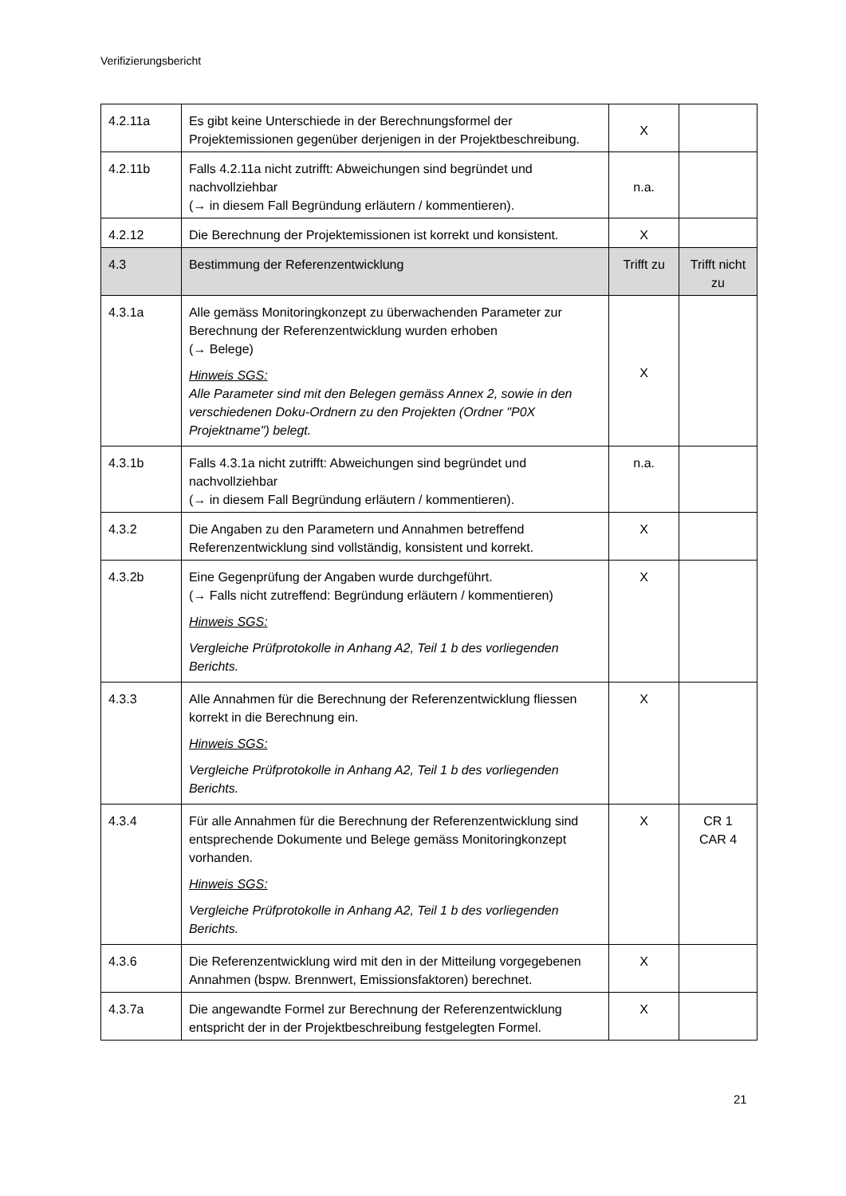Verifizierungsbericht
| 4.2.11a | Es gibt keine Unterschiede in der Berechnungsformel der Projektemissionen gegenüber derjenigen in der Projektbeschreibung. | X | |
| 4.2.11b | Falls 4.2.11a nicht zutrifft: Abweichungen sind begründet und nachvollziehbar (→ in diesem Fall Begründung erläutern / kommentieren). | n.a. | |
| 4.2.12 | Die Berechnung der Projektemissionen ist korrekt und konsistent. | X | |
| 4.3 | Bestimmung der Referenzentwicklung | Trifft zu | Trifft nicht zu |
| 4.3.1a | Alle gemäss Monitoringkonzept zu überwachenden Parameter zur Berechnung der Referenzentwicklung wurden erhoben (→ Belege) Hinweis SGS: Alle Parameter sind mit den Belegen gemäss Annex 2, sowie in den verschiedenen Doku-Ordnern zu den Projekten (Ordner "P0X Projektname") belegt. | X | |
| 4.3.1b | Falls 4.3.1a nicht zutrifft: Abweichungen sind begründet und nachvollziehbar (→ in diesem Fall Begründung erläutern / kommentieren). | n.a. | |
| 4.3.2 | Die Angaben zu den Parametern und Annahmen betreffend Referenzentwicklung sind vollständig, konsistent und korrekt. | X | |
| 4.3.2b | Eine Gegenprüfung der Angaben wurde durchgeführt. (→ Falls nicht zutreffend: Begründung erläutern / kommentieren) Hinweis SGS: Vergleiche Prüfprotokolle in Anhang A2, Teil 1 b des vorliegenden Berichts. | X | |
| 4.3.3 | Alle Annahmen für die Berechnung der Referenzentwicklung fliessen korrekt in die Berechnung ein. Hinweis SGS: Vergleiche Prüfprotokolle in Anhang A2, Teil 1 b des vorliegenden Berichts. | X | |
| 4.3.4 | Für alle Annahmen für die Berechnung der Referenzentwicklung sind entsprechende Dokumente und Belege gemäss Monitoringkonzept vorhanden. Hinweis SGS: Vergleiche Prüfprotokolle in Anhang A2, Teil 1 b des vorliegenden Berichts. | X | CR 1 CAR 4 |
| 4.3.6 | Die Referenzentwicklung wird mit den in der Mitteilung vorgegebenen Annahmen (bspw. Brennwert, Emissionsfaktoren) berechnet. | X | |
| 4.3.7a | Die angewandte Formel zur Berechnung der Referenzentwicklung entspricht der in der Projektbeschreibung festgelegten Formel. | X | |
21